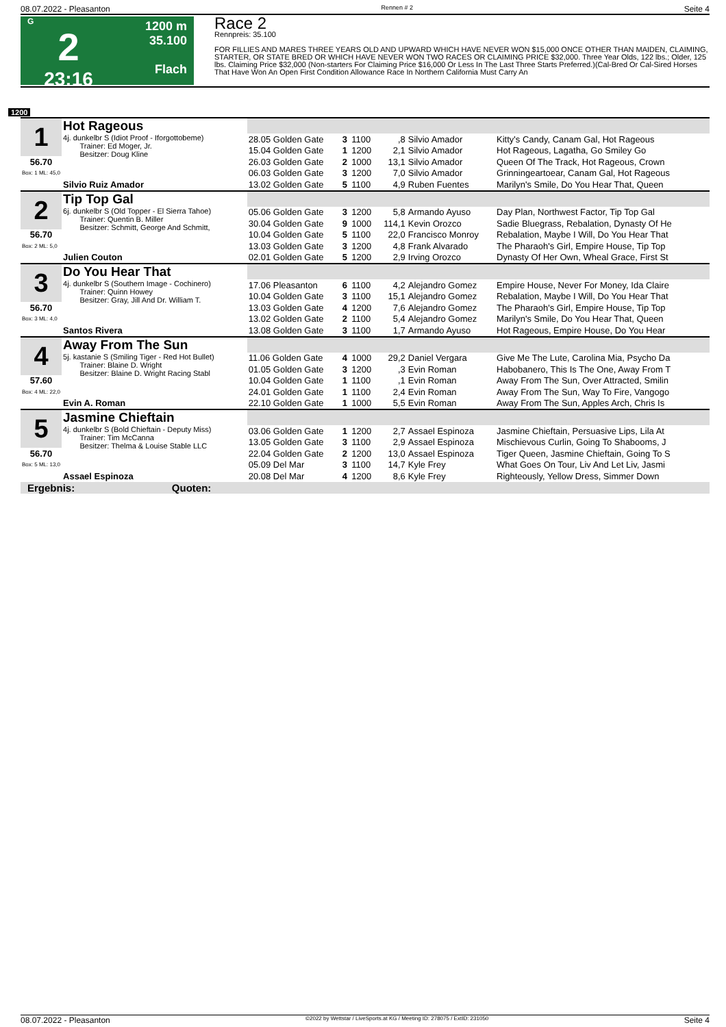08.07.2022 - Pleasanton Rennen # 2 Seite 4
G
2
23:16
1200 m
35.100
Flach
Race 2
Rennpreis: 35.100
FOR FILLIES AND MARES THREE YEARS OLD AND UPWARD WHICH HAVE NEVER WON $15,000 ONCE OTHER THAN MAIDEN, CLAIMING, STARTER, OR STATE BRED OR WHICH HAVE NEVER WON TWO RACES OR CLAIMING PRICE $32,000. Three Year Olds, 122 lbs.; Older, 125 lbs. Claiming Price $32,000 (Non-starters For Claiming Price $16,000 Or Less In The Last Three Starts Preferred.)(Cal-Bred Or Cal-Sired Horses That Have Won An Open First Condition Allowance Race In Northern California Must Carry An
1200
| 1 | Hot Rageous | | | | | | |
| | 4j. dunkelbr S (Idiot Proof - Iforgottobeme) Trainer: Ed Moger, Jr. Besitzer: Doug Kline | 28.05 Golden Gate | 3 | 1100 | ,8 | Silvio Amador | Kitty's Candy, Canam Gal, Hot Rageous |
| | | 15.04 Golden Gate | 1 | 1200 | 2,1 | Silvio Amador | Hot Rageous, Lagatha, Go Smiley Go |
| 56.70 | | 26.03 Golden Gate | 2 | 1000 | 13,1 | Silvio Amador | Queen Of The Track, Hot Rageous, Crown |
| Box: 1 ML: 45,0 | | 06.03 Golden Gate | 3 | 1200 | 7,0 | Silvio Amador | Grinningeartoear, Canam Gal, Hot Rageous |
| | Silvio Ruiz Amador | 13.02 Golden Gate | 5 | 1100 | 4,9 | Ruben Fuentes | Marilyn's Smile, Do You Hear That, Queen |
| 2 | Tip Top Gal | | | | | | |
| | 6j. dunkelbr S (Old Topper - El Sierra Tahoe) Trainer: Quentin B. Miller Besitzer: Schmitt, George And Schmitt, | 05.06 Golden Gate | 3 | 1200 | 5,8 | Armando Ayuso | Day Plan, Northwest Factor, Tip Top Gal |
| | | 30.04 Golden Gate | 9 | 1000 | 114,1 | Kevin Orozco | Sadie Bluegrass, Rebalation, Dynasty Of He |
| 56.70 | | 10.04 Golden Gate | 5 | 1100 | 22,0 | Francisco Monroy | Rebalation, Maybe I Will, Do You Hear That |
| Box: 2 ML: 5,0 | | 13.03 Golden Gate | 3 | 1200 | 4,8 | Frank Alvarado | The Pharaoh's Girl, Empire House, Tip Top |
| | Julien Couton | 02.01 Golden Gate | 5 | 1200 | 2,9 | Irving Orozco | Dynasty Of Her Own, Wheal Grace, First St |
| 3 | Do You Hear That | | | | | | |
| | 4j. dunkelbr S (Southern Image - Cochinero) Trainer: Quinn Howey Besitzer: Gray, Jill And Dr. William T. | 17.06 Pleasanton | 6 | 1100 | 4,2 | Alejandro Gomez | Empire House, Never For Money, Ida Claire |
| | | 10.04 Golden Gate | 3 | 1100 | 15,1 | Alejandro Gomez | Rebalation, Maybe I Will, Do You Hear That |
| 56.70 | | 13.03 Golden Gate | 4 | 1200 | 7,6 | Alejandro Gomez | The Pharaoh's Girl, Empire House, Tip Top |
| Box: 3 ML: 4,0 | | 13.02 Golden Gate | 2 | 1100 | 5,4 | Alejandro Gomez | Marilyn's Smile, Do You Hear That, Queen |
| | Santos Rivera | 13.08 Golden Gate | 3 | 1100 | 1,7 | Armando Ayuso | Hot Rageous, Empire House, Do You Hear |
| 4 | Away From The Sun | | | | | | |
| | 5j. kastanie S (Smiling Tiger - Red Hot Bullet) Trainer: Blaine D. Wright Besitzer: Blaine D. Wright Racing Stabl | 11.06 Golden Gate | 4 | 1000 | 29,2 | Daniel Vergara | Give Me The Lute, Carolina Mia, Psycho Da |
| | | 01.05 Golden Gate | 3 | 1200 | ,3 | Evin Roman | Habobanero, This Is The One, Away From T |
| 57.60 | | 10.04 Golden Gate | 1 | 1100 | ,1 | Evin Roman | Away From The Sun, Over Attracted, Smilin |
| Box: 4 ML: 22,0 | | 24.01 Golden Gate | 1 | 1100 | 2,4 | Evin Roman | Away From The Sun, Way To Fire, Vangogo |
| | Evin A. Roman | 22.10 Golden Gate | 1 | 1000 | 5,5 | Evin Roman | Away From The Sun, Apples Arch, Chris Is |
| 5 | Jasmine Chieftain | | | | | | |
| | 4j. dunkelbr S (Bold Chieftain - Deputy Miss) Trainer: Tim McCanna Besitzer: Thelma & Louise Stable LLC | 03.06 Golden Gate | 1 | 1200 | 2,7 | Assael Espinoza | Jasmine Chieftain, Persuasive Lips, Lila At |
| | | 13.05 Golden Gate | 3 | 1100 | 2,9 | Assael Espinoza | Mischievous Curlin, Going To Shabooms, J |
| 56.70 | | 22.04 Golden Gate | 2 | 1200 | 13,0 | Assael Espinoza | Tiger Queen, Jasmine Chieftain, Going To S |
| Box: 5 ML: 13,0 | | 05.09 Del Mar | 3 | 1100 | 14,7 | Kyle Frey | What Goes On Tour, Liv And Let Liv, Jasmi |
| | Assael Espinoza | 20.08 Del Mar | 4 | 1200 | 8,6 | Kyle Frey | Righteously, Yellow Dress, Simmer Down |
| Ergebnis: Quoten: | | | | | | | |
08.07.2022 - Pleasanton ©2022 by Wettstar / LiveSports.at KG / Meeting ID: 278075 / ExtID: 231050 Seite 4